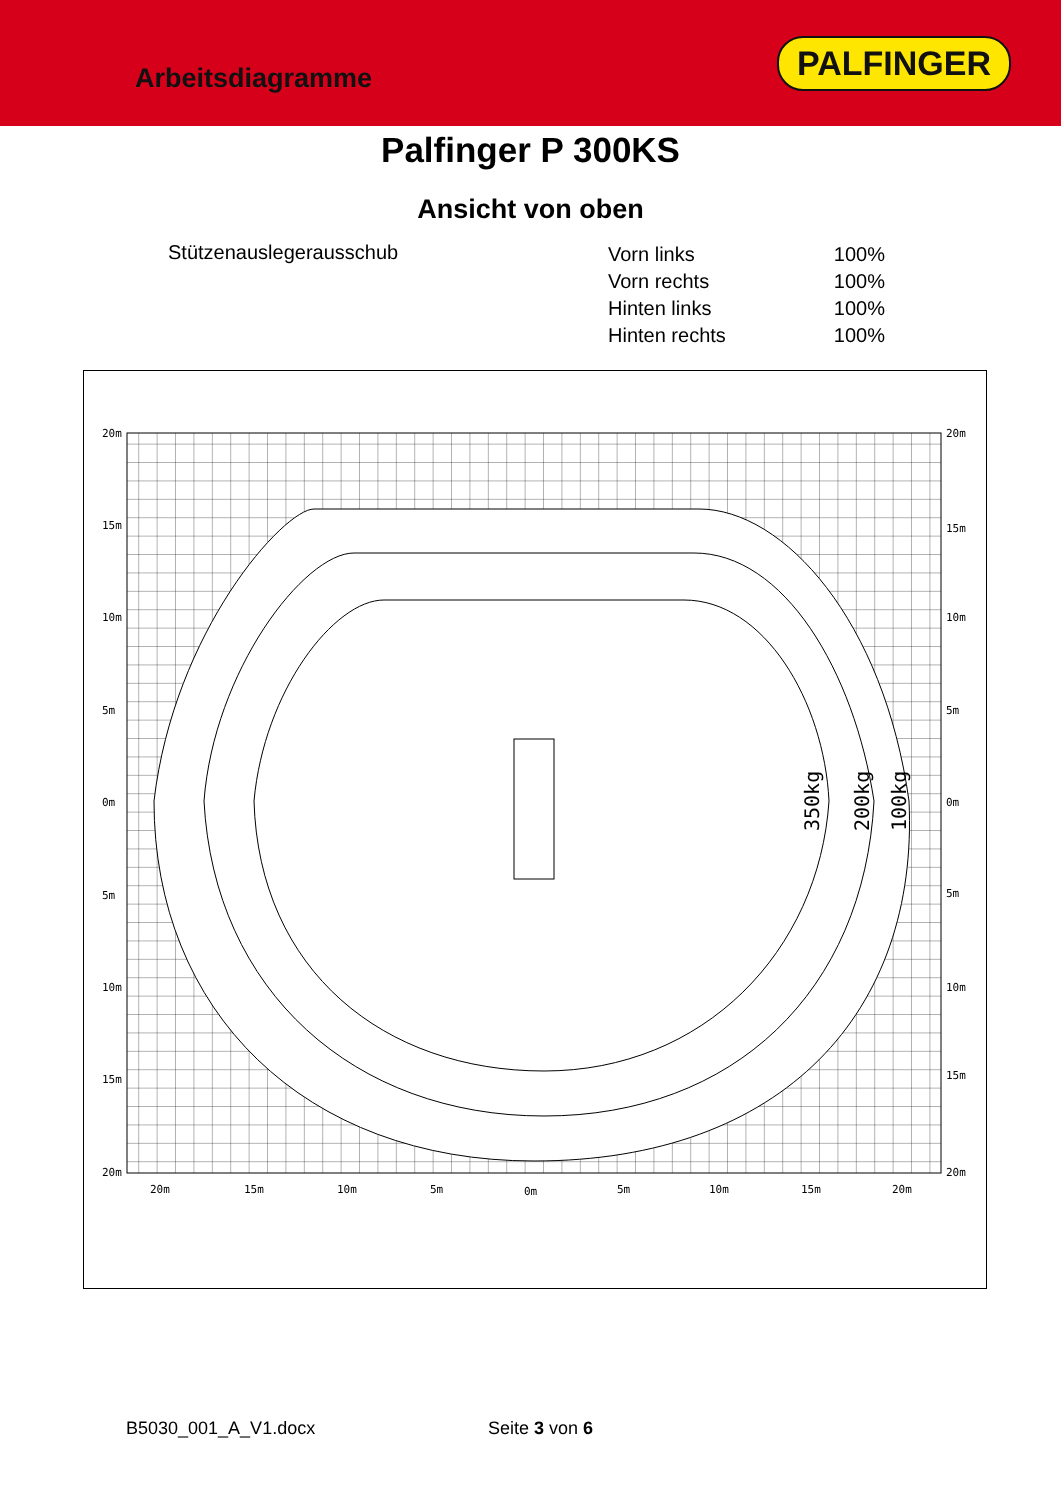Arbeitsdiagramme
PALFINGER
Palfinger P 300KS
Ansicht von oben
Stützenauslegerausschub
| Vorn links | 100% |
| Vorn rechts | 100% |
| Hinten links | 100% |
| Hinten rechts | 100% |
20m
15m
10m
5m
0m
5m
10m
15m
20m
20m
15m
10m
5m
0m
5m
10m
15m
20m
20m
15m
10m
5m
0m
5m
10m
15m
20m
350kg
200kg
100kg
B5030_001_A_V1.docx Seite 3 von 6